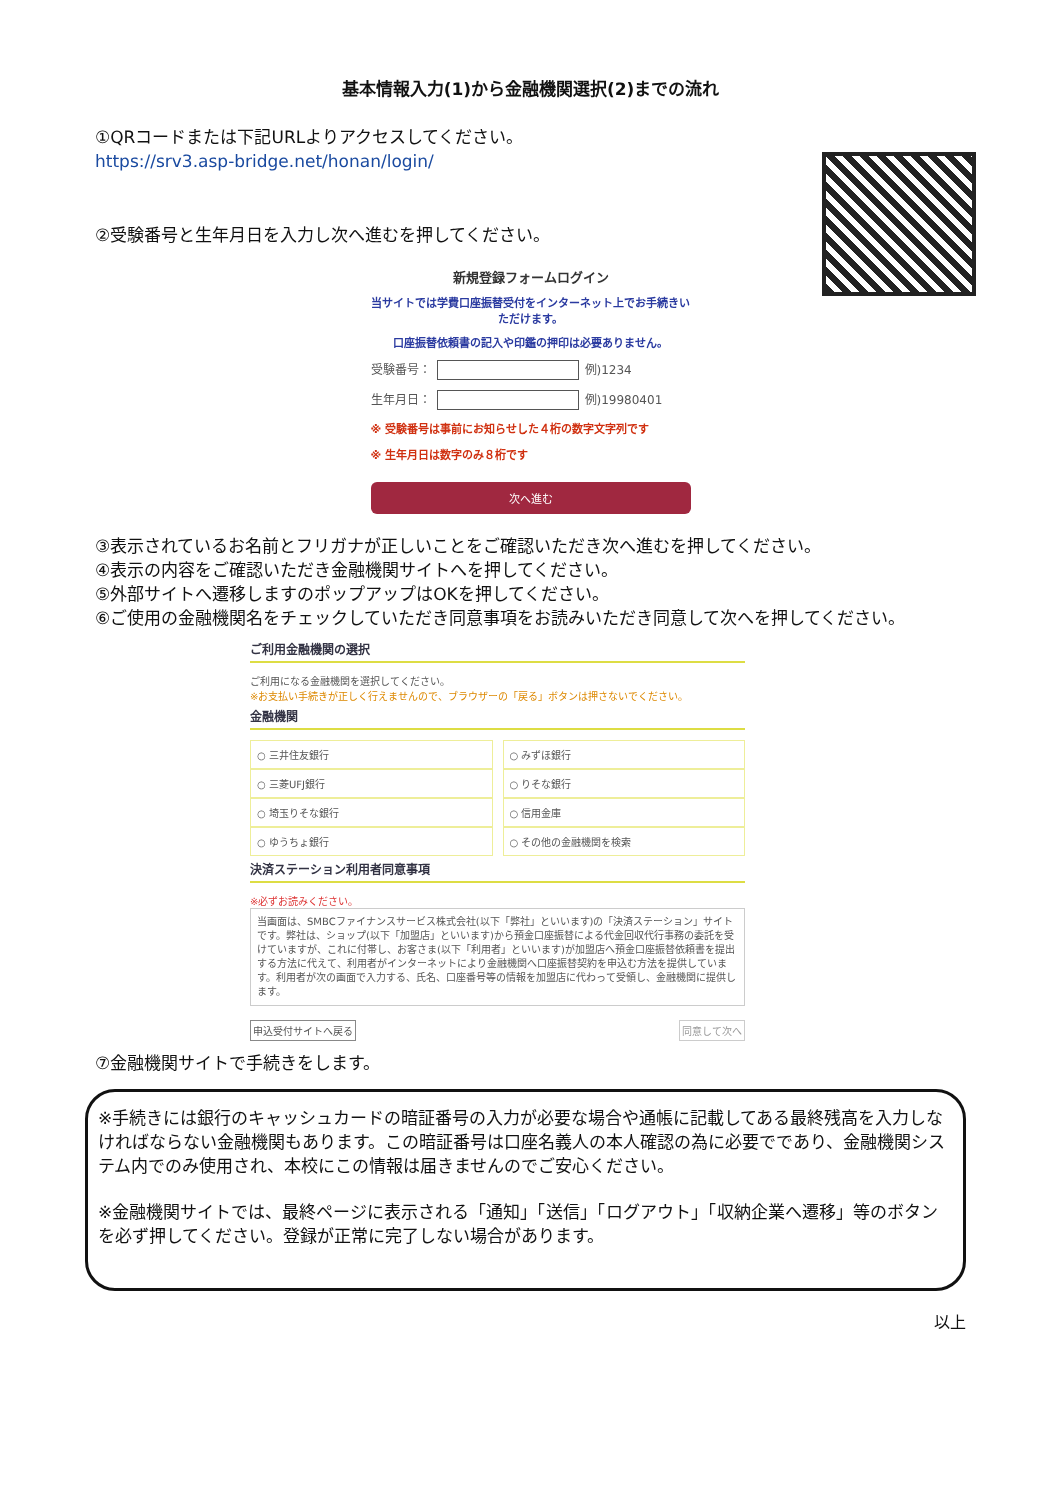基本情報入力(1)から金融機関選択(2)までの流れ
①QRコードまたは下記URLよりアクセスしてください。
https://srv3.asp-bridge.net/honan/login/
②受験番号と生年月日を入力し次へ進むを押してください。
新規登録フォームログイン
当サイトでは学費口座振替受付をインターネット上でお手続きいただけます。
口座振替依頼書の記入や印鑑の押印は必要ありません。
受験番号： 例)1234
生年月日： 例)19980401
※ 受験番号は事前にお知らせした４桁の数字文字列です
※ 生年月日は数字のみ８桁です
次へ進む
③表示されているお名前とフリガナが正しいことをご確認いただき次へ進むを押してください。
④表示の内容をご確認いただき金融機関サイトへを押してください。
⑤外部サイトへ遷移しますのポップアップはOKを押してください。
⑥ご使用の金融機関名をチェックしていただき同意事項をお読みいただき同意して次へを押してください。
ご利用金融機関の選択
ご利用になる金融機関を選択してください。
※お支払い手続きが正しく行えませんので、ブラウザーの「戻る」ボタンは押さないでください。
金融機関
○ 三井住友銀行
○ みずほ銀行
○ 三菱UFJ銀行
○ りそな銀行
○ 埼玉りそな銀行
○ 信用金庫
○ ゆうちょ銀行
○ その他の金融機関を検索
決済ステーション利用者同意事項
※必ずお読みください。
当画面は、SMBCファイナンスサービス株式会社(以下「弊社」といいます)の「決済ステーション」サイトです。弊社は、ショップ(以下「加盟店」といいます)から預金口座振替による代金回収代行事務の委託を受けていますが、これに付帯し、お客さま(以下「利用者」といいます)が加盟店へ預金口座振替依頼書を提出する方法に代えて、利用者がインターネットにより金融機関へ口座振替契約を申込む方法を提供しています。利用者が次の画面で入力する、氏名、口座番号等の情報を加盟店に代わって受領し、金融機関に提供します。
申込受付サイトへ戻る 同意して次へ
⑦金融機関サイトで手続きをします。
※手続きには銀行のキャッシュカードの暗証番号の入力が必要な場合や通帳に記載してある最終残高を入力しなければならない金融機関もあります。この暗証番号は口座名義人の本人確認の為に必要でであり、金融機関システム内でのみ使用され、本校にこの情報は届きませんのでご安心ください。
※金融機関サイトでは、最終ページに表示される「通知」「送信」「ログアウト」「収納企業へ遷移」等のボタンを必ず押してください。登録が正常に完了しない場合があります。
以上